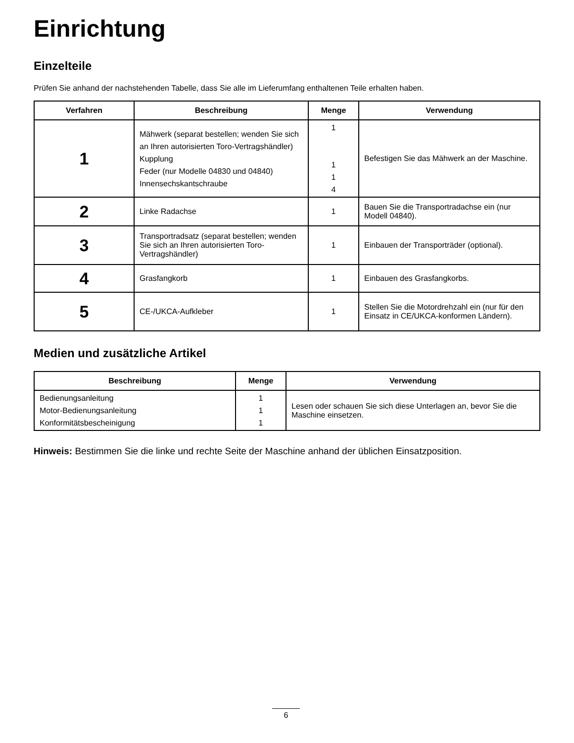Einrichtung
Einzelteile
Prüfen Sie anhand der nachstehenden Tabelle, dass Sie alle im Lieferumfang enthaltenen Teile erhalten haben.
| Verfahren | Beschreibung | Menge | Verwendung |
| --- | --- | --- | --- |
| 1 | Mähwerk (separat bestellen; wenden Sie sich an Ihren autorisierten Toro-Vertragshändler) Kupplung Feder (nur Modelle 04830 und 04840) Innensechskantschraube | 1 1 1 4 | Befestigen Sie das Mähwerk an der Maschine. |
| 2 | Linke Radachse | 1 | Bauen Sie die Transportradachse ein (nur Modell 04840). |
| 3 | Transportradsatz (separat bestellen; wenden Sie sich an Ihren autorisierten Toro-Vertragshändler) | 1 | Einbauen der Transporträder (optional). |
| 4 | Grasfangkorb | 1 | Einbauen des Grasfangkorbs. |
| 5 | CE-/UKCA-Aufkleber | 1 | Stellen Sie die Motordrehzahl ein (nur für den Einsatz in CE/UKCA-konformen Ländern). |
Medien und zusätzliche Artikel
| Beschreibung | Menge | Verwendung |
| --- | --- | --- |
| Bedienungsanleitung Motor-Bedienungsanleitung Konformitätsbescheinigung | 1 1 1 | Lesen oder schauen Sie sich diese Unterlagen an, bevor Sie die Maschine einsetzen. |
Hinweis: Bestimmen Sie die linke und rechte Seite der Maschine anhand der üblichen Einsatzposition.
6